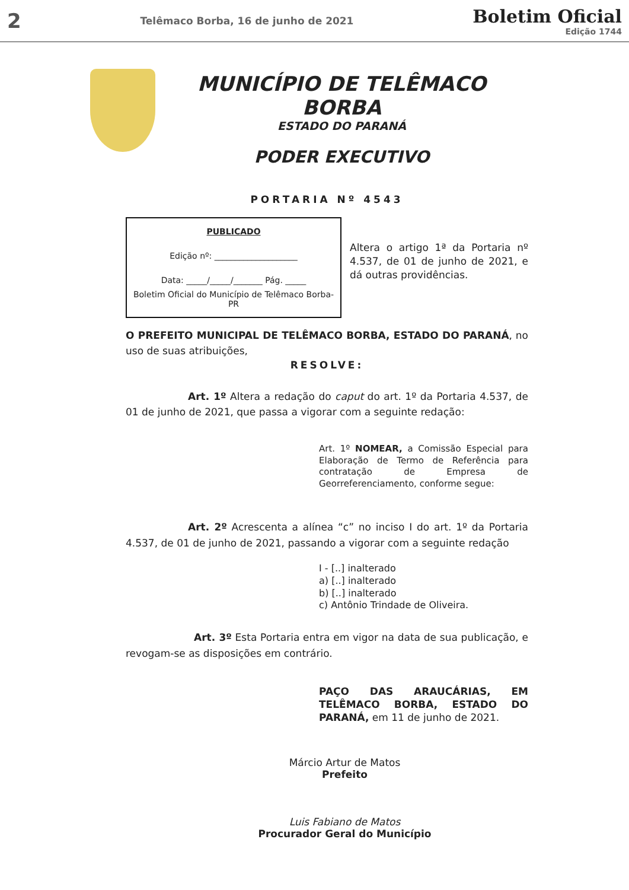2 Telêmaco Borba, 16 de junho de 2021
Boletim Oficial
Edição 1744
MUNICÍPIO DE TELÊMACO BORBA
ESTADO DO PARANÁ
PODER EXECUTIVO
PORTARIA Nº 4543
PUBLICADO
Edição nº: ____________________
Data: _____/_____/_______ Pág. _____
Boletim Oficial do Município de Telêmaco Borba-PR
Altera o artigo 1ª da Portaria nº 4.537, de 01 de junho de 2021, e dá outras providências.
O PREFEITO MUNICIPAL DE TELÊMACO BORBA, ESTADO DO PARANÁ, no uso de suas atribuições,
RESOLVE:
Art. 1º Altera a redação do caput do art. 1º da Portaria 4.537, de 01 de junho de 2021, que passa a vigorar com a seguinte redação:
Art. 1º NOMEAR, a Comissão Especial para Elaboração de Termo de Referência para contratação de Empresa de Georreferenciamento, conforme segue:
Art. 2º Acrescenta a alínea “c” no inciso I do art. 1º da Portaria 4.537, de 01 de junho de 2021, passando a vigorar com a seguinte redação
I - [..] inalterado
a) [..] inalterado
b) [..] inalterado
c) Antônio Trindade de Oliveira.
Art. 3º Esta Portaria entra em vigor na data de sua publicação, e revogam-se as disposições em contrário.
PAÇO DAS ARAUCÁRIAS, EM TELÊMACO BORBA, ESTADO DO PARANÁ, em 11 de junho de 2021.
Márcio Artur de Matos
Prefeito
Luis Fabiano de Matos
Procurador Geral do Município